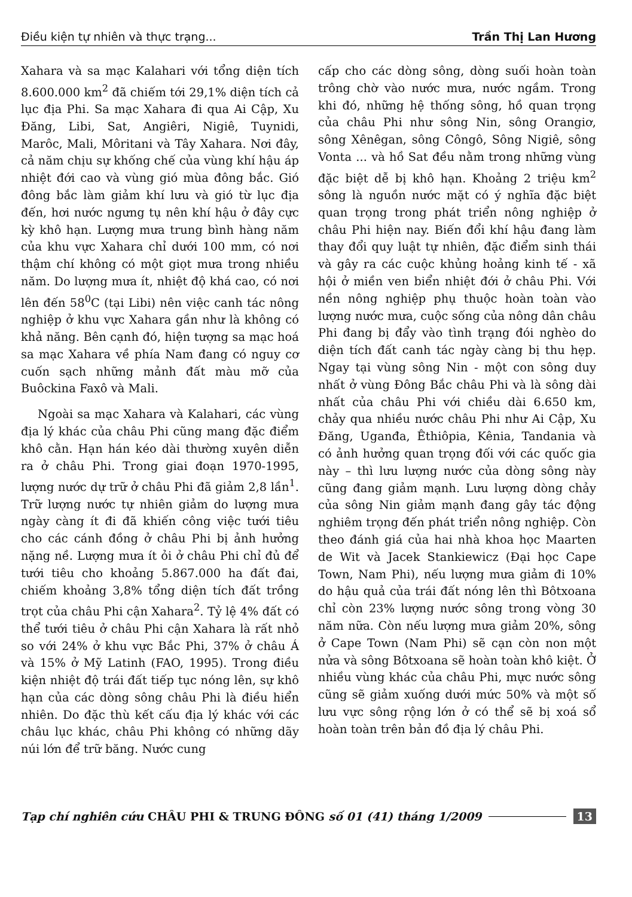Điều kiện tự nhiên và thực trạng... Trần Thị Lan Hương
Xahara và sa mạc Kalahari với tổng diện tích 8.600.000 km<sup>2</sup> đã chiếm tới 29,1% diện tích cả lục địa Phi. Sa mạc Xahara đi qua Ai Cập, Xu Đăng, Libi, Sat, Angiêri, Nigiê, Tuynidi, Marôc, Mali, Môritani và Tây Xahara. Nơi đây, cả năm chịu sự khống chế của vùng khí hậu áp nhiệt đới cao và vùng gió mùa đông bắc. Gió đông bắc làm giảm khí lưu và gió từ lục địa đến, hơi nước ngưng tụ nên khí hậu ở đây cực kỳ khô hạn. Lượng mưa trung bình hàng năm của khu vực Xahara chỉ dưới 100 mm, có nơi thậm chí không có một giọt mưa trong nhiều năm. Do lượng mưa ít, nhiệt độ khá cao, có nơi lên đến 58<sup>0</sup>C (tại Libi) nên việc canh tác nông nghiệp ở khu vực Xahara gần như là không có khả năng. Bên cạnh đó, hiện tượng sa mạc hoá sa mạc Xahara về phía Nam đang có nguy cơ cuốn sạch những mảnh đất màu mỡ của Buôckina Faxô và Mali.
Ngoài sa mạc Xahara và Kalahari, các vùng địa lý khác của châu Phi cũng mang đặc điểm khô cằn. Hạn hán kéo dài thường xuyên diễn ra ở châu Phi. Trong giai đoạn 1970-1995, lượng nước dự trữ ở châu Phi đã giảm 2,8 lần<sup>1</sup>. Trữ lượng nước tự nhiên giảm do lượng mưa ngày càng ít đi đã khiến công việc tưới tiêu cho các cánh đồng ở châu Phi bị ảnh hưởng nặng nề. Lượng mưa ít ỏi ở châu Phi chỉ đủ để tưới tiêu cho khoảng 5.867.000 ha đất đai, chiếm khoảng 3,8% tổng diện tích đất trồng trọt của châu Phi cận Xahara<sup>2</sup>. Tỷ lệ 4% đất có thể tưới tiêu ở châu Phi cận Xahara là rất nhỏ so với 24% ở khu vực Bắc Phi, 37% ở châu Á và 15% ở Mỹ Latinh (FAO, 1995). Trong điều kiện nhiệt độ trái đất tiếp tục nóng lên, sự khô hạn của các dòng sông châu Phi là điều hiển nhiên. Do đặc thù kết cấu địa lý khác với các châu lục khác, châu Phi không có những dãy núi lớn để trữ băng. Nước cung
cấp cho các dòng sông, dòng suối hoàn toàn trông chờ vào nước mưa, nước ngầm. Trong khi đó, những hệ thống sông, hồ quan trọng của châu Phi như sông Nin, sông Orangiơ, sông Xênêgan, sông Côngô, Sông Nigiê, sông Vonta ... và hồ Sat đều nằm trong những vùng đặc biệt dễ bị khô hạn. Khoảng 2 triệu km<sup>2</sup> sông là nguồn nước mặt có ý nghĩa đặc biệt quan trọng trong phát triển nông nghiệp ở châu Phi hiện nay. Biến đổi khí hậu đang làm thay đổi quy luật tự nhiên, đặc điểm sinh thái và gây ra các cuộc khủng hoảng kinh tế - xã hội ở miền ven biển nhiệt đới ở châu Phi. Với nền nông nghiệp phụ thuộc hoàn toàn vào lượng nước mưa, cuộc sống của nông dân châu Phi đang bị đẩy vào tình trạng đói nghèo do diện tích đất canh tác ngày càng bị thu hẹp. Ngay tại vùng sông Nin - một con sông duy nhất ở vùng Đông Bắc châu Phi và là sông dài nhất của châu Phi với chiều dài 6.650 km, chảy qua nhiều nước châu Phi như Ai Cập, Xu Đăng, Uganđa, Êthiôpia, Kênia, Tandania và có ảnh hưởng quan trọng đối với các quốc gia này – thì lưu lượng nước của dòng sông này cũng đang giảm mạnh. Lưu lượng dòng chảy của sông Nin giảm mạnh đang gây tác động nghiêm trọng đến phát triển nông nghiệp. Còn theo đánh giá của hai nhà khoa học Maarten de Wit và Jacek Stankiewicz (Đại học Cape Town, Nam Phi), nếu lượng mưa giảm đi 10% do hậu quả của trái đất nóng lên thì Bôtxoana chỉ còn 23% lượng nước sông trong vòng 30 năm nữa. Còn nếu lượng mưa giảm 20%, sông ở Cape Town (Nam Phi) sẽ cạn còn non một nửa và sông Bôtxoana sẽ hoàn toàn khô kiệt. Ở nhiều vùng khác của châu Phi, mực nước sông cũng sẽ giảm xuống dưới mức 50% và một số lưu vực sông rộng lớn ở có thể sẽ bị xoá sổ hoàn toàn trên bản đồ địa lý châu Phi.
Tạp chí nghiên cứu CHÂU PHI & TRUNG ĐÔNG số 01 (41) tháng 1/2009 13